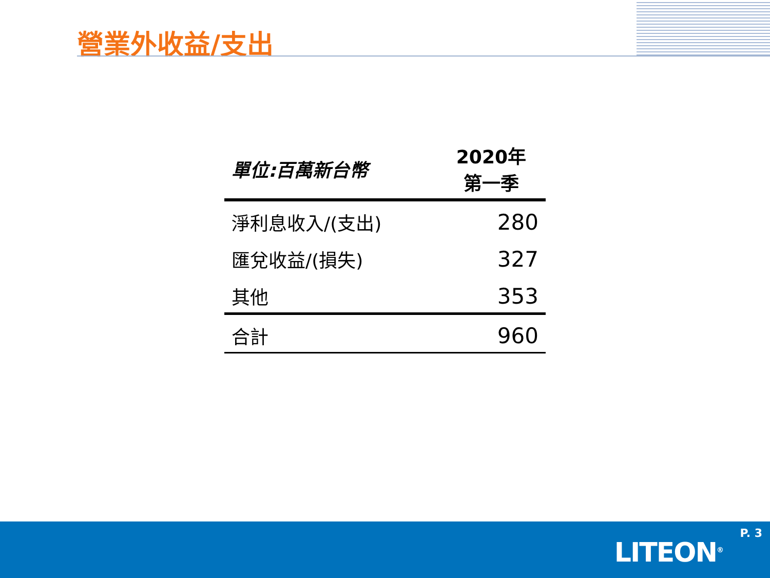營業外收益/支出
| 單位:百萬新台幣 | 2020年 第一季 |
| --- | --- |
| 淨利息收入/(支出) | 280 |
| 匯兌收益/(損失) | 327 |
| 其他 | 353 |
| 合計 | 960 |
P. 3
LITEON<sup>®</sup>